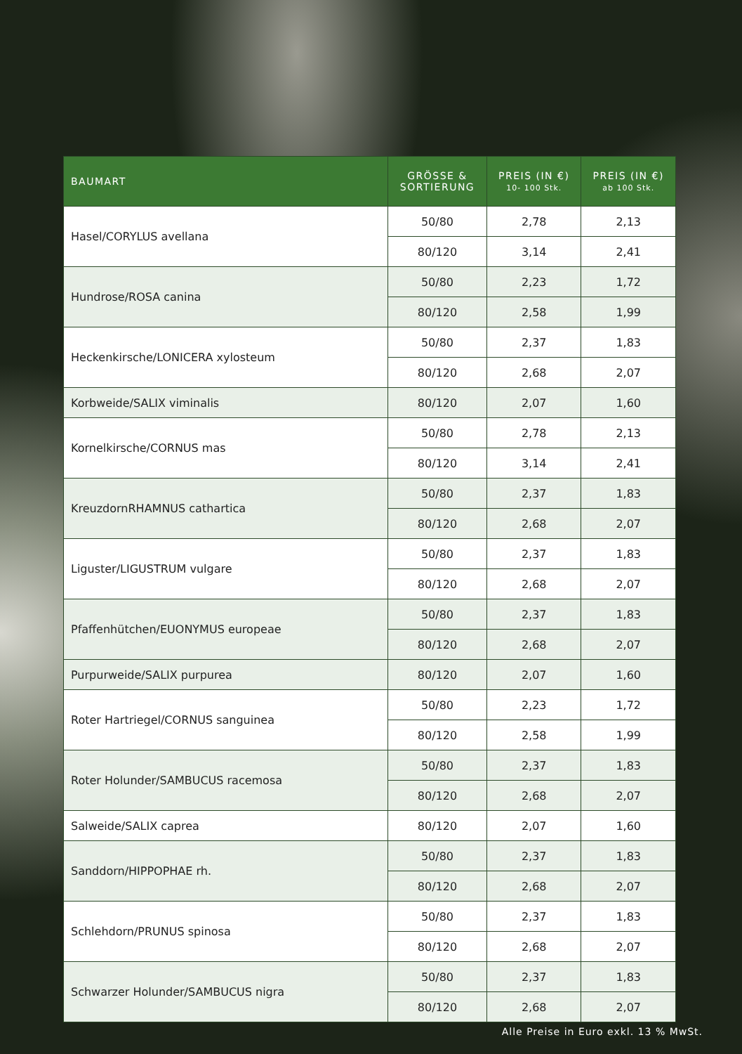| BAUMART | GRÖSSE & SORTIERUNG | PREIS (IN €) 10- 100 Stk. | PREIS (IN €) ab 100 Stk. |
| --- | --- | --- | --- |
| Hasel/CORYLUS avellana | 50/80 | 2,78 | 2,13 |
| | 80/120 | 3,14 | 2,41 |
| Hundrose/ROSA canina | 50/80 | 2,23 | 1,72 |
| | 80/120 | 2,58 | 1,99 |
| Heckenkirsche/LONICERA xylosteum | 50/80 | 2,37 | 1,83 |
| | 80/120 | 2,68 | 2,07 |
| Korbweide/SALIX viminalis | 80/120 | 2,07 | 1,60 |
| Kornelkirsche/CORNUS mas | 50/80 | 2,78 | 2,13 |
| | 80/120 | 3,14 | 2,41 |
| KreuzdornRHAMNUS cathartica | 50/80 | 2,37 | 1,83 |
| | 80/120 | 2,68 | 2,07 |
| Liguster/LIGUSTRUM vulgare | 50/80 | 2,37 | 1,83 |
| | 80/120 | 2,68 | 2,07 |
| Pfaffenhütchen/EUONYMUS europeae | 50/80 | 2,37 | 1,83 |
| | 80/120 | 2,68 | 2,07 |
| Purpurweide/SALIX purpurea | 80/120 | 2,07 | 1,60 |
| Roter Hartriegel/CORNUS sanguinea | 50/80 | 2,23 | 1,72 |
| | 80/120 | 2,58 | 1,99 |
| Roter Holunder/SAMBUCUS racemosa | 50/80 | 2,37 | 1,83 |
| | 80/120 | 2,68 | 2,07 |
| Salweide/SALIX caprea | 80/120 | 2,07 | 1,60 |
| Sanddorn/HIPPOPHAE rh. | 50/80 | 2,37 | 1,83 |
| | 80/120 | 2,68 | 2,07 |
| Schlehdorn/PRUNUS spinosa | 50/80 | 2,37 | 1,83 |
| | 80/120 | 2,68 | 2,07 |
| Schwarzer Holunder/SAMBUCUS nigra | 50/80 | 2,37 | 1,83 |
| | 80/120 | 2,68 | 2,07 |
Alle Preise in Euro exkl. 13 % MwSt.